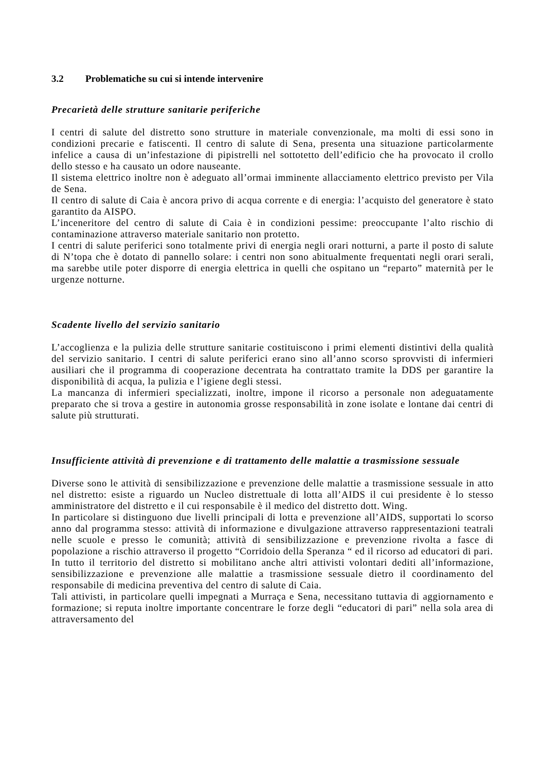3.2 Problematiche su cui si intende intervenire
Precarietà delle strutture sanitarie periferiche
I centri di salute del distretto sono strutture in materiale convenzionale, ma molti di essi sono in condizioni precarie e fatiscenti. Il centro di salute di Sena, presenta una situazione particolarmente infelice a causa di un’infestazione di pipistrelli nel sottotetto dell’edificio che ha provocato il crollo dello stesso e ha causato un odore nauseante.
Il sistema elettrico inoltre non è adeguato all’ormai imminente allacciamento elettrico previsto per Vila de Sena.
Il centro di salute di Caia è ancora privo di acqua corrente e di energia: l’acquisto del generatore è stato garantito da AISPO.
L’inceneritore del centro di salute di Caia è in condizioni pessime: preoccupante l’alto rischio di contaminazione attraverso materiale sanitario non protetto.
I centri di salute periferici sono totalmente privi di energia negli orari notturni, a parte il posto di salute di N’topa che è dotato di pannello solare: i centri non sono abitualmente frequentati negli orari serali, ma sarebbe utile poter disporre di energia elettrica in quelli che ospitano un “reparto” maternità per le urgenze notturne.
Scadente livello del servizio sanitario
L’accoglienza e la pulizia delle strutture sanitarie costituiscono i primi elementi distintivi della qualità del servizio sanitario. I centri di salute periferici erano sino all’anno scorso sprovvisti di infermieri ausiliari che il programma di cooperazione decentrata ha contrattato tramite la DDS per garantire la disponibilità di acqua, la pulizia e l’igiene degli stessi.
La mancanza di infermieri specializzati, inoltre, impone il ricorso a personale non adeguatamente preparato che si trova a gestire in autonomia grosse responsabilità in zone isolate e lontane dai centri di salute più strutturati.
Insufficiente attività di prevenzione e di trattamento delle malattie a trasmissione sessuale
Diverse sono le attività di sensibilizzazione e prevenzione delle malattie a trasmissione sessuale in atto nel distretto: esiste a riguardo un Nucleo distrettuale di lotta all’AIDS il cui presidente è lo stesso amministratore del distretto e il cui responsabile è il medico del distretto dott. Wing.
In particolare si distinguono due livelli principali di lotta e prevenzione all’AIDS, supportati lo scorso anno dal programma stesso: attività di informazione e divulgazione attraverso rappresentazioni teatrali nelle scuole e presso le comunità; attività di sensibilizzazione e prevenzione rivolta a fasce di popolazione a rischio attraverso il progetto “Corridoio della Speranza “ ed il ricorso ad educatori di pari.
In tutto il territorio del distretto si mobilitano anche altri attivisti volontari dediti all’informazione, sensibilizzazione e prevenzione alle malattie a trasmissione sessuale dietro il coordinamento del responsabile di medicina preventiva del centro di salute di Caia.
Tali attivisti, in particolare quelli impegnati a Murraça e Sena, necessitano tuttavia di aggiornamento e formazione; si reputa inoltre importante concentrare le forze degli “educatori di pari” nella sola area di attraversamento del